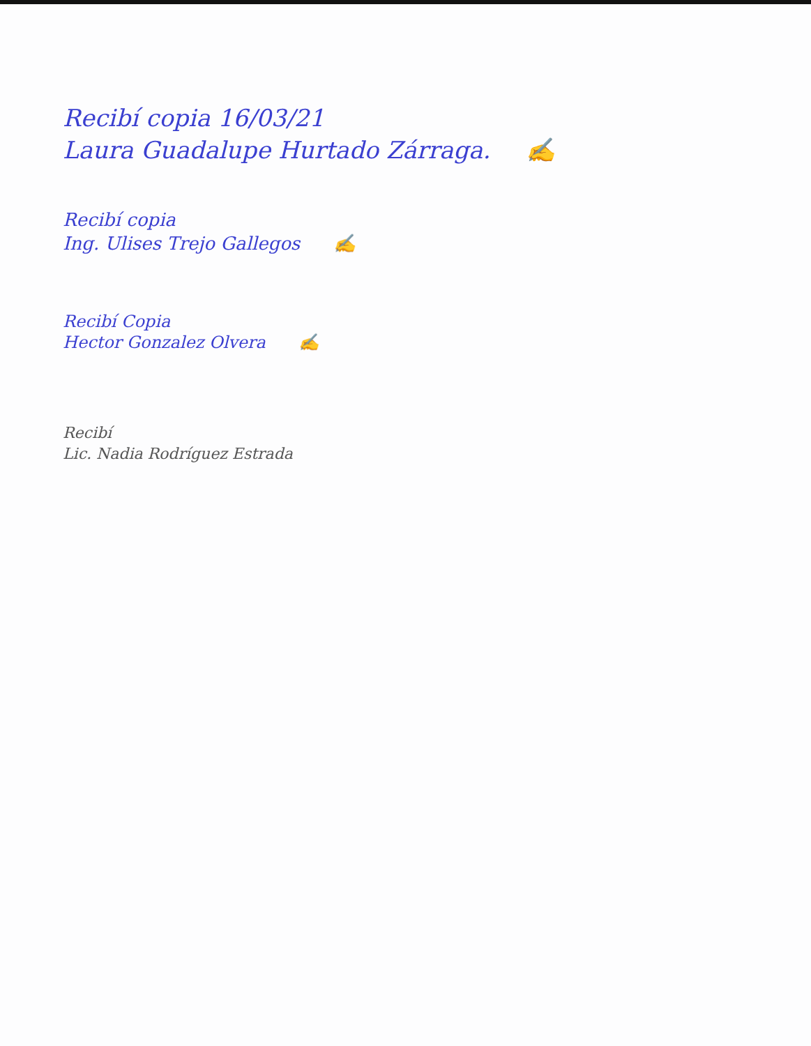Recibí copia 16/03/21
Laura Guadalupe Hurtado Zárraga. ✍
Recibí copia
Ing. Ulises Trejo Gallegos ✍
Recibí Copia
Hector Gonzalez Olvera ✍
Recibí
Lic. Nadia Rodríguez Estrada